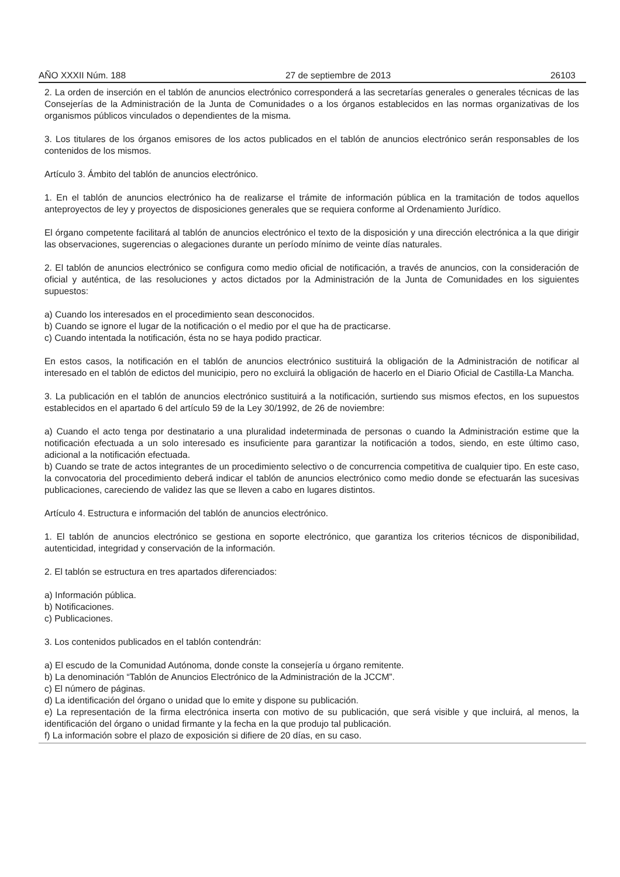AÑO XXXII Núm. 188 27 de septiembre de 2013 26103
2. La orden de inserción en el tablón de anuncios electrónico corresponderá a las secretarías generales o generales técnicas de las Consejerías de la Administración de la Junta de Comunidades o a los órganos establecidos en las normas organizativas de los organismos públicos vinculados o dependientes de la misma.
3. Los titulares de los órganos emisores de los actos publicados en el tablón de anuncios electrónico serán responsables de los contenidos de los mismos.
Artículo 3. Ámbito del tablón de anuncios electrónico.
1. En el tablón de anuncios electrónico ha de realizarse el trámite de información pública en la tramitación de todos aquellos anteproyectos de ley y proyectos de disposiciones generales que se requiera conforme al Ordenamiento Jurídico.
El órgano competente facilitará al tablón de anuncios electrónico el texto de la disposición y una dirección electrónica a la que dirigir las observaciones, sugerencias o alegaciones durante un período mínimo de veinte días naturales.
2. El tablón de anuncios electrónico se configura como medio oficial de notificación, a través de anuncios, con la consideración de oficial y auténtica, de las resoluciones y actos dictados por la Administración de la Junta de Comunidades en los siguientes supuestos:
a) Cuando los interesados en el procedimiento sean desconocidos.
b) Cuando se ignore el lugar de la notificación o el medio por el que ha de practicarse.
c) Cuando intentada la notificación, ésta no se haya podido practicar.
En estos casos, la notificación en el tablón de anuncios electrónico sustituirá la obligación de la Administración de notificar al interesado en el tablón de edictos del municipio, pero no excluirá la obligación de hacerlo en el Diario Oficial de Castilla-La Mancha.
3. La publicación en el tablón de anuncios electrónico sustituirá a la notificación, surtiendo sus mismos efectos, en los supuestos establecidos en el apartado 6 del artículo 59 de la Ley 30/1992, de 26 de noviembre:
a) Cuando el acto tenga por destinatario a una pluralidad indeterminada de personas o cuando la Administración estime que la notificación efectuada a un solo interesado es insuficiente para garantizar la notificación a todos, siendo, en este último caso, adicional a la notificación efectuada.
b) Cuando se trate de actos integrantes de un procedimiento selectivo o de concurrencia competitiva de cualquier tipo. En este caso, la convocatoria del procedimiento deberá indicar el tablón de anuncios electrónico como medio donde se efectuarán las sucesivas publicaciones, careciendo de validez las que se lleven a cabo en lugares distintos.
Artículo 4. Estructura e información del tablón de anuncios electrónico.
1. El tablón de anuncios electrónico se gestiona en soporte electrónico, que garantiza los criterios técnicos de disponibilidad, autenticidad, integridad y conservación de la información.
2. El tablón se estructura en tres apartados diferenciados:
a) Información pública.
b) Notificaciones.
c) Publicaciones.
3. Los contenidos publicados en el tablón contendrán:
a) El escudo de la Comunidad Autónoma, donde conste la consejería u órgano remitente.
b) La denominación “Tablón de Anuncios Electrónico de la Administración de la JCCM”.
c) El número de páginas.
d) La identificación del órgano o unidad que lo emite y dispone su publicación.
e) La representación de la firma electrónica inserta con motivo de su publicación, que será visible y que incluirá, al menos, la identificación del órgano o unidad firmante y la fecha en la que produjo tal publicación.
f) La información sobre el plazo de exposición si difiere de 20 días, en su caso.